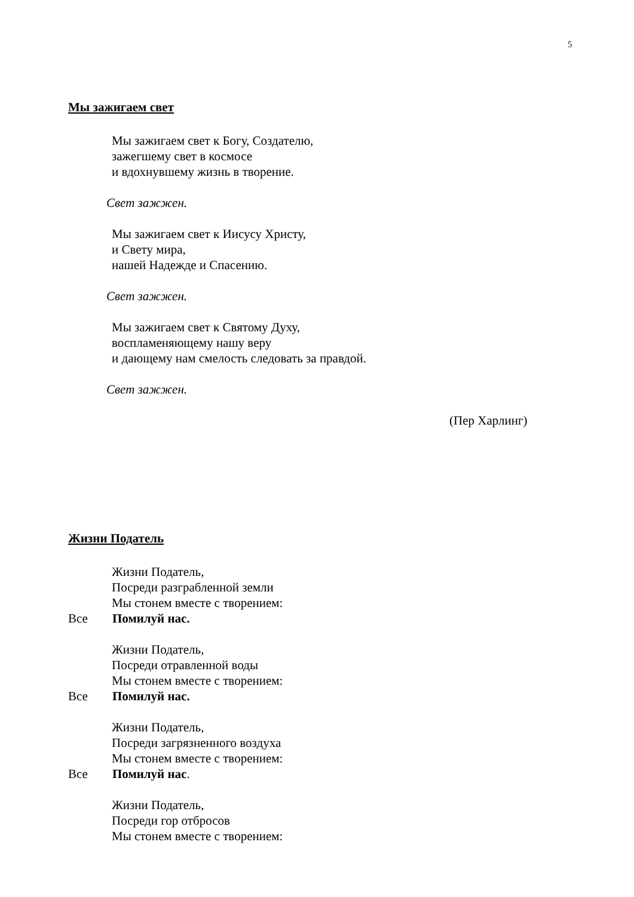5
Мы зажигаем свет
Мы зажигаем свет к Богу, Создателю,
зажегшему свет в космосе
и вдохнувшему жизнь в творение.
Свет зажжен.
Мы зажигаем свет к Иисусу Христу,
и Свету мира,
нашей Надежде и Спасению.
Свет зажжен.
Мы зажигаем свет к Святому Духу,
воспламеняющему нашу веру
и дающему нам смелость следовать за правдой.
Свет зажжен.
(Пер Харлинг)
Жизни Податель
Жизни Податель,
Посреди разграбленной земли
Мы стонем вместе с творением:
Все Помилуй нас.
Жизни Податель,
Посреди отравленной воды
Мы стонем вместе с творением:
Все Помилуй нас.
Жизни Податель,
Посреди загрязненного воздуха
Мы стонем вместе с творением:
Все Помилуй нас.
Жизни Податель,
Посреди гор отбросов
Мы стонем вместе с творением: